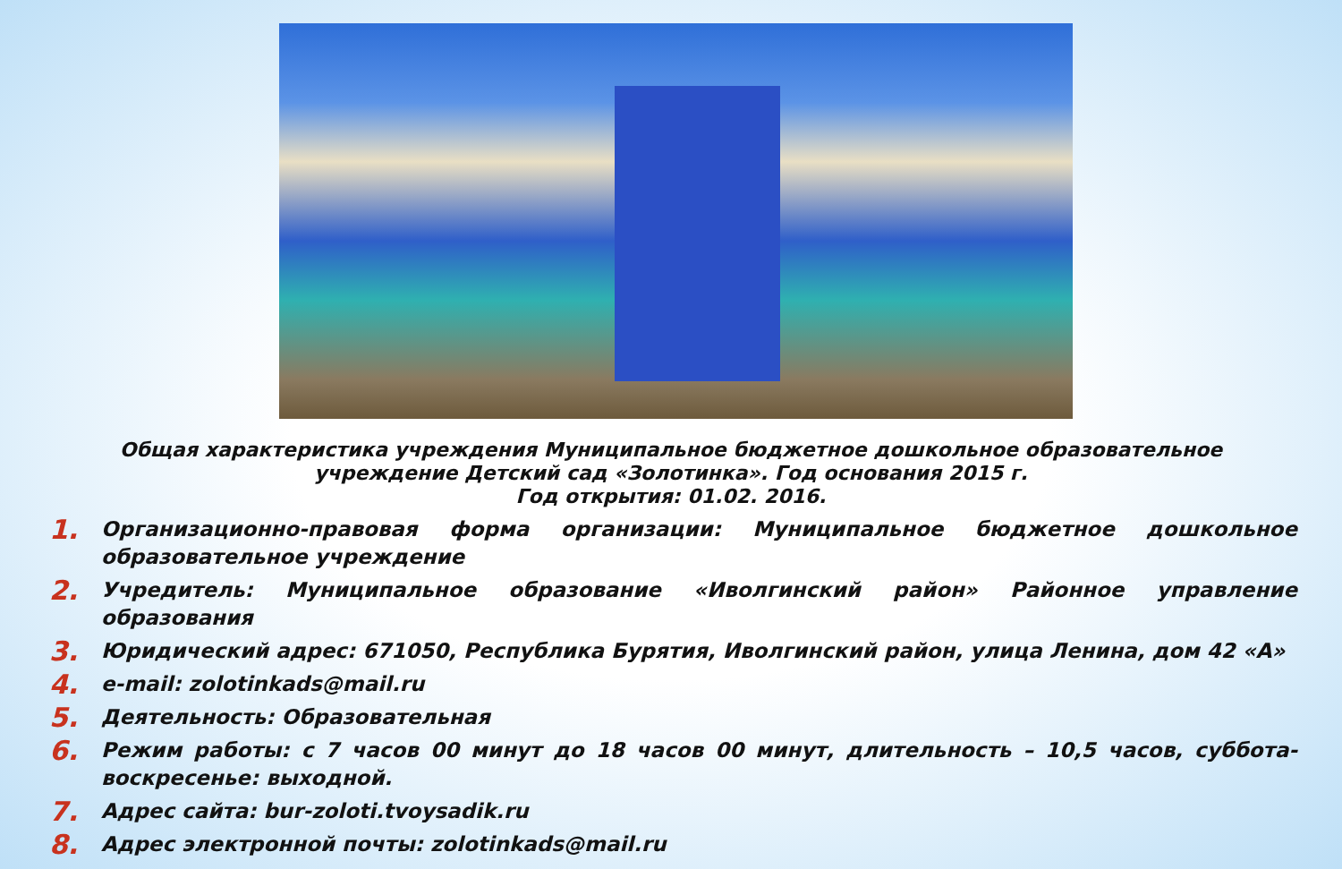Общая характеристика учреждения Муниципальное бюджетное дошкольное образовательное учреждение Детский сад «Золотинка». Год основания 2015 г.
Год открытия: 01.02. 2016.
1. Организационно-правовая форма организации: Муниципальное бюджетное дошкольное образовательное учреждение
2. Учредитель: Муниципальное образование «Иволгинский район» Районное управление образования
3. Юридический адрес: 671050, Республика Бурятия, Иволгинский район, улица Ленина, дом 42 «А»
4. e-mail: zolotinkads@mail.ru
5. Деятельность: Образовательная
6. Режим работы: с 7 часов 00 минут до 18 часов 00 минут, длительность – 10,5 часов, суббота-воскресенье: выходной.
7. Адрес сайта: bur-zoloti.tvoysadik.ru
8. Адрес электронной почты: zolotinkads@mail.ru